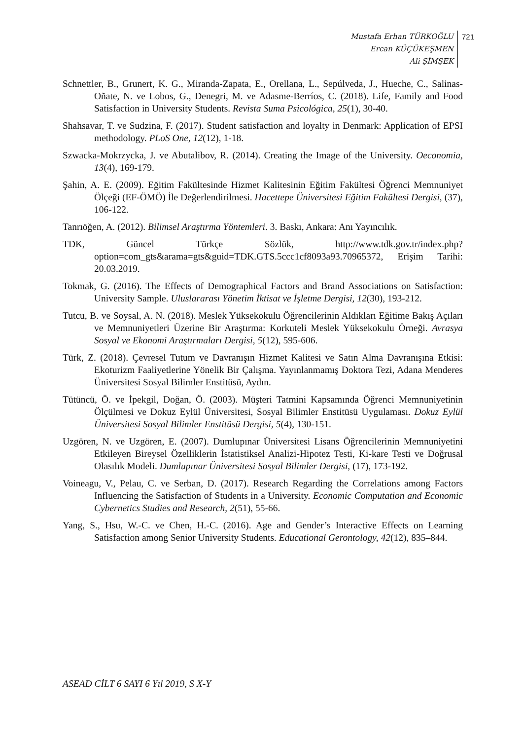Mustafa Erhan TÜRKOĞLU
Ercan KÜÇÜKEŞMEN
Ali ŞİMŞEK
721
Schnettler, B., Grunert, K. G., Miranda-Zapata, E., Orellana, L., Sepúlveda, J., Hueche, C., Salinas-Oñate, N. ve Lobos, G., Denegri, M. ve Adasme-Berríos, C. (2018). Life, Family and Food Satisfaction in University Students. Revista Suma Psicológica, 25(1), 30-40.
Shahsavar, T. ve Sudzina, F. (2017). Student satisfaction and loyalty in Denmark: Application of EPSI methodology. PLoS One, 12(12), 1-18.
Szwacka-Mokrzycka, J. ve Abutalibov, R. (2014). Creating the Image of the University. Oeconomia, 13(4), 169-179.
Şahin, A. E. (2009). Eğitim Fakültesinde Hizmet Kalitesinin Eğitim Fakültesi Öğrenci Memnuniyet Ölçeği (EF-ÖMÖ) İle Değerlendirilmesi. Hacettepe Üniversitesi Eğitim Fakültesi Dergisi, (37), 106-122.
Tanrıöğen, A. (2012). Bilimsel Araştırma Yöntemleri. 3. Baskı, Ankara: Anı Yayıncılık.
TDK, Güncel Türkçe Sözlük, http://www.tdk.gov.tr/index.php?option=com_gts&arama=gts&guid=TDK.GTS.5ccc1cf8093a93.70965372, Erişim Tarihi: 20.03.2019.
Tokmak, G. (2016). The Effects of Demographical Factors and Brand Associations on Satisfaction: University Sample. Uluslararası Yönetim İktisat ve İşletme Dergisi, 12(30), 193-212.
Tutcu, B. ve Soysal, A. N. (2018). Meslek Yüksekokulu Öğrencilerinin Aldıkları Eğitime Bakış Açıları ve Memnuniyetleri Üzerine Bir Araştırma: Korkuteli Meslek Yüksekokulu Örneği. Avrasya Sosyal ve Ekonomi Araştırmaları Dergisi, 5(12), 595-606.
Türk, Z. (2018). Çevresel Tutum ve Davranışın Hizmet Kalitesi ve Satın Alma Davranışına Etkisi: Ekoturizm Faaliyetlerine Yönelik Bir Çalışma. Yayınlanmamış Doktora Tezi, Adana Menderes Üniversitesi Sosyal Bilimler Enstitüsü, Aydın.
Tütüncü, Ö. ve İpekgil, Doğan, Ö. (2003). Müşteri Tatmini Kapsamında Öğrenci Memnuniyetinin Ölçülmesi ve Dokuz Eylül Üniversitesi, Sosyal Bilimler Enstitüsü Uygulaması. Dokuz Eylül Üniversitesi Sosyal Bilimler Enstitüsü Dergisi, 5(4), 130-151.
Uzgören, N. ve Uzgören, E. (2007). Dumlupınar Üniversitesi Lisans Öğrencilerinin Memnuniyetini Etkileyen Bireysel Özelliklerin İstatistiksel Analizi-Hipotez Testi, Ki-kare Testi ve Doğrusal Olasılık Modeli. Dumlupınar Üniversitesi Sosyal Bilimler Dergisi, (17), 173-192.
Voineagu, V., Pelau, C. ve Serban, D. (2017). Research Regarding the Correlations among Factors Influencing the Satisfaction of Students in a University. Economic Computation and Economic Cybernetics Studies and Research, 2(51), 55-66.
Yang, S., Hsu, W.-C. ve Chen, H.-C. (2016). Age and Gender’s Interactive Effects on Learning Satisfaction among Senior University Students. Educational Gerontology, 42(12), 835–844.
ASEAD CİLT 6 SAYI 6 Yıl 2019, S X-Y